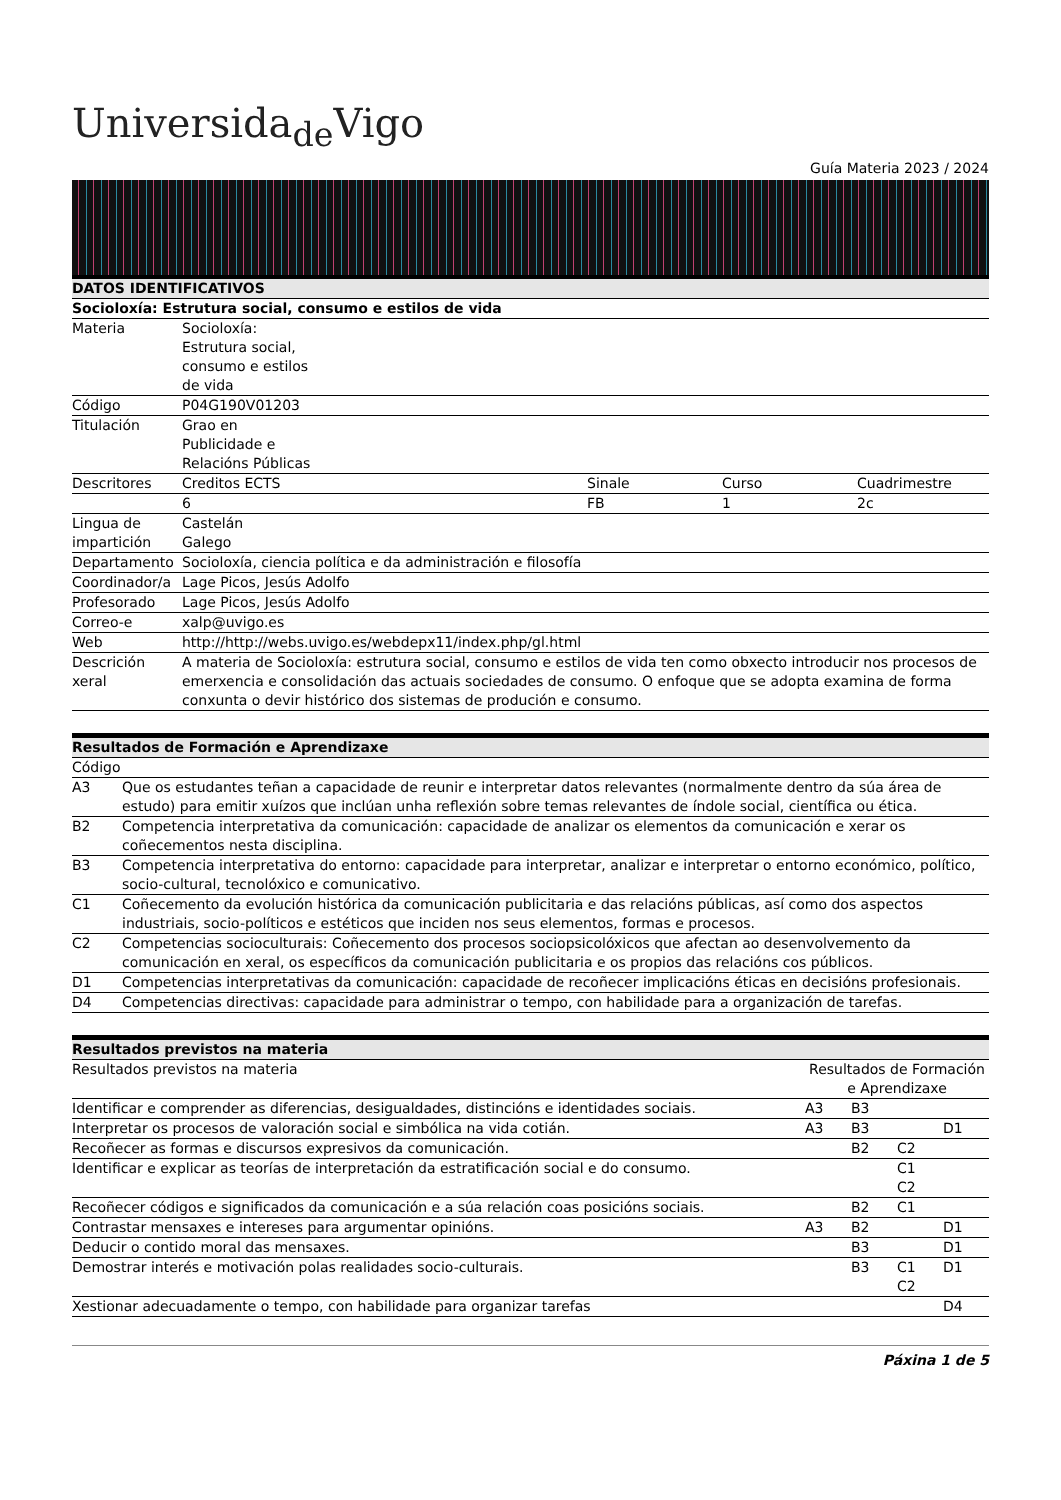Universida<sub>de</sub>Vigo
Guía Materia 2023 / 2024
| DATOS IDENTIFICATIVOS | | | | |
| --- | --- | --- | --- | --- |
| Socioloxía: Estrutura social, consumo e estilos de vida | | | | |
| Materia | Socioloxía: Estrutura social, consumo e estilos de vida | | | |
| Código | P04G190V01203 | | | |
| Titulación | Grao en Publicidade e Relacións Públicas | | | |
| Descritores | Creditos ECTS | Sinale | Curso | Cuadrimestre |
| | 6 | FB | 1 | 2c |
| Lingua de impartición | Castelán Galego | | | |
| Departamento | Socioloxía, ciencia política e da administración e filosofía | | | |
| Coordinador/a | Lage Picos, Jesús Adolfo | | | |
| Profesorado | Lage Picos, Jesús Adolfo | | | |
| Correo-e | xalp@uvigo.es | | | |
| Web | http://http://webs.uvigo.es/webdepx11/index.php/gl.html | | | |
| Descrición xeral | A materia de Socioloxía: estrutura social, consumo e estilos de vida ten como obxecto introducir nos procesos de emerxencia e consolidación das actuais sociedades de consumo. O enfoque que se adopta examina de forma conxunta o devir histórico dos sistemas de produción e consumo. | | | |
| Resultados de Formación e Aprendizaxe | |
| --- | --- |
| Código | |
| A3 | Que os estudantes teñan a capacidade de reunir e interpretar datos relevantes (normalmente dentro da súa área de estudo) para emitir xuízos que inclúan unha reflexión sobre temas relevantes de índole social, científica ou ética. |
| B2 | Competencia interpretativa da comunicación: capacidade de analizar os elementos da comunicación e xerar os coñecementos nesta disciplina. |
| B3 | Competencia interpretativa do entorno: capacidade para interpretar, analizar e interpretar o entorno económico, político, socio-cultural, tecnolóxico e comunicativo. |
| C1 | Coñecemento da evolución histórica da comunicación publicitaria e das relacións públicas, así como dos aspectos industriais, socio-políticos e estéticos que inciden nos seus elementos, formas e procesos. |
| C2 | Competencias socioculturais: Coñecemento dos procesos sociopsicolóxicos que afectan ao desenvolvemento da comunicación en xeral, os específicos da comunicación publicitaria e os propios das relacións cos públicos. |
| D1 | Competencias interpretativas da comunicación: capacidade de recoñecer implicacións éticas en decisións profesionais. |
| D4 | Competencias directivas: capacidade para administrar o tempo, con habilidade para a organización de tarefas. |
| Resultados previstos na materia | | | | |
| --- | --- | --- | --- | --- |
| Resultados previstos na materia | Resultados de Formación e Aprendizaxe | | | |
| Identificar e comprender as diferencias, desigualdades, distincións e identidades sociais. | A3 | B3 | | |
| Interpretar os procesos de valoración social e simbólica na vida cotián. | A3 | B3 | | D1 |
| Recoñecer as formas e discursos expresivos da comunicación. | | B2 | C2 | |
| Identificar e explicar as teorías de interpretación da estratificación social e do consumo. | | | C1 C2 | |
| Recoñecer códigos e significados da comunicación e a súa relación coas posicións sociais. | | B2 | C1 | |
| Contrastar mensaxes e intereses para argumentar opinións. | A3 | B2 | | D1 |
| Deducir o contido moral das mensaxes. | | B3 | | D1 |
| Demostrar interés e motivación polas realidades socio-culturais. | | B3 | C1 C2 | D1 |
| Xestionar adecuadamente o tempo, con habilidade para organizar tarefas | | | | D4 |
Páxina 1 de 5